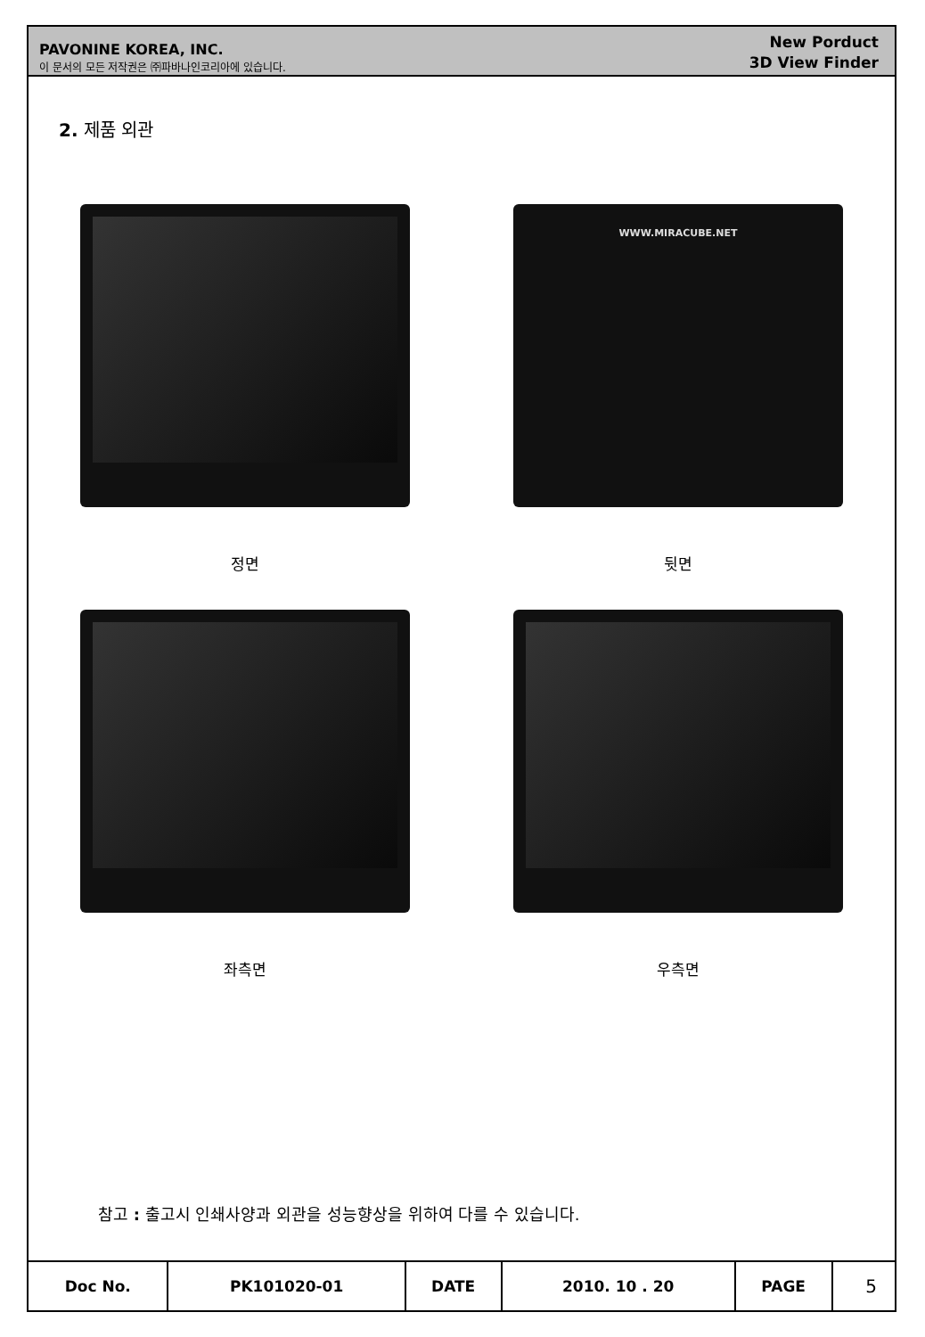PAVONINE KOREA, INC.
이 문서의 모든 저작권은 ㈜파바나인코리아에 있습니다.
New Porduct
3D View Finder
2. 제품 외관
정면
WWW.MIRACUBE.NET
뒷면
좌측면
우측면
참고 : 출고시 인쇄사양과 외관을 성능향상을 위하여 다를 수 있습니다.
| Doc No. | PK101020-01 | DATE | 2010. 10 . 20 | PAGE | 5 |